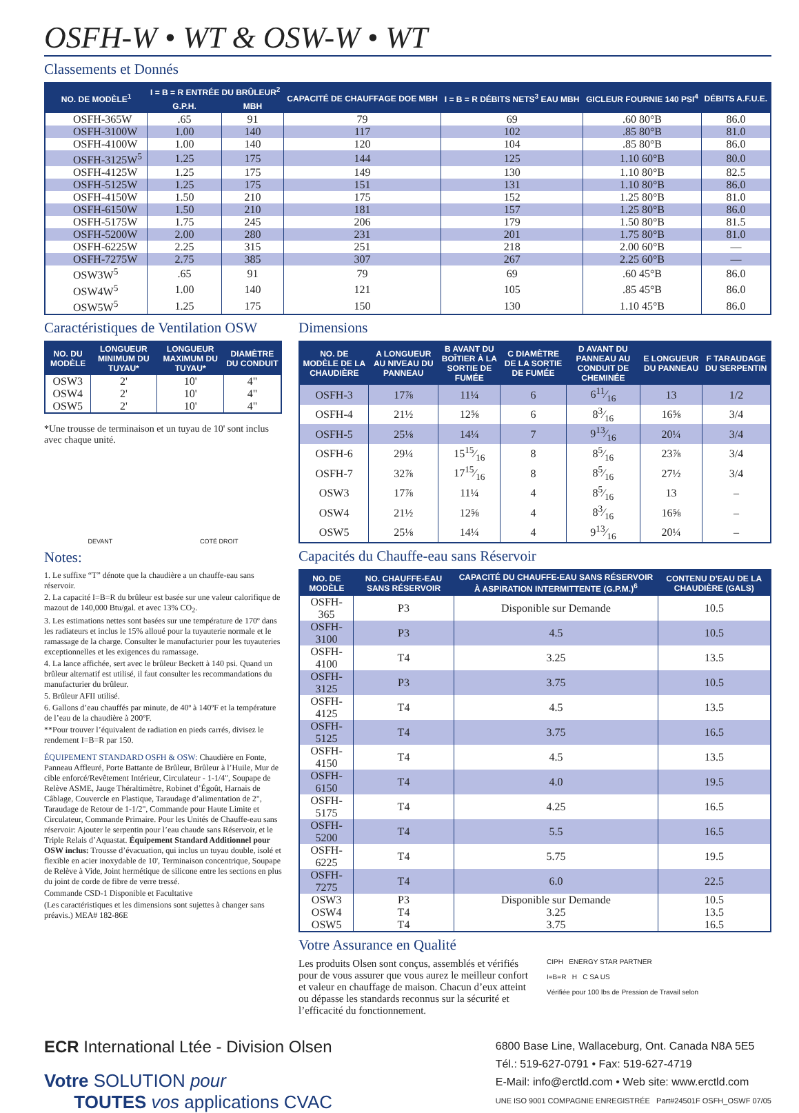OSFH-W • WT & OSW-W • WT
Classements et Donnés
| NO. DE MODÈLE<sup>1</sup> | I = B = R ENTRÉE DU BRÛLEUR<sup>2</sup> | | CAPACITÉ DE CHAUFFAGE DOE MBH | I = B = R DÉBITS NETS<sup>3</sup> EAU MBH | GICLEUR FOURNIE 140 PSI<sup>4</sup> | DÉBITS A.F.U.E. |
| --- | --- | --- | --- | --- | --- | --- |
| | G.P.H. | MBH | | | | |
| OSFH-365W | .65 | 91 | 79 | 69 | .60 80°B | 86.0 |
| OSFH-3100W | 1.00 | 140 | 117 | 102 | .85 80°B | 81.0 |
| OSFH-4100W | 1.00 | 140 | 120 | 104 | .85 80°B | 86.0 |
| OSFH-3125W<sup>5</sup> | 1.25 | 175 | 144 | 125 | 1.10 60°B | 80.0 |
| OSFH-4125W | 1.25 | 175 | 149 | 130 | 1.10 80°B | 82.5 |
| OSFH-5125W | 1.25 | 175 | 151 | 131 | 1.10 80°B | 86.0 |
| OSFH-4150W | 1.50 | 210 | 175 | 152 | 1.25 80°B | 81.0 |
| OSFH-6150W | 1.50 | 210 | 181 | 157 | 1.25 80°B | 86.0 |
| OSFH-5175W | 1.75 | 245 | 206 | 179 | 1.50 80°B | 81.5 |
| OSFH-5200W | 2.00 | 280 | 231 | 201 | 1.75 80°B | 81.0 |
| OSFH-6225W | 2.25 | 315 | 251 | 218 | 2.00 60°B | — |
| OSFH-7275W | 2.75 | 385 | 307 | 267 | 2.25 60°B | — |
| OSW3W<sup>5</sup> | .65 | 91 | 79 | 69 | .60 45°B | 86.0 |
| OSW4W<sup>5</sup> | 1.00 | 140 | 121 | 105 | .85 45°B | 86.0 |
| OSW5W<sup>5</sup> | 1.25 | 175 | 150 | 130 | 1.10 45°B | 86.0 |
Caractéristiques de Ventilation OSW
| NO. DU MODÈLE | LONGUEUR MINIMUM DU TUYAU* | LONGUEUR MAXIMUM DU TUYAU* | DIAMÈTRE DU CONDUIT |
| --- | --- | --- | --- |
| OSW3 | 2' | 10' | 4" |
| OSW4 | 2' | 10' | 4" |
| OSW5 | 2' | 10' | 4" |
*Une trousse de terminaison et un tuyau de 10' sont inclus avec chaque unité.
DEVANT COTÉ DROIT
Notes:
1. Le suffixe “T” dénote que la chaudière a un chauffe-eau sans réservoir.
2. La capacité I=B=R du brûleur est basée sur une valeur calorifique de mazout de 140,000 Btu/gal. et avec 13% CO<sub>2</sub>.
3. Les estimations nettes sont basées sur une température de 170º dans les radiateurs et inclus le 15% alloué pour la tuyauterie normale et le ramassage de la charge. Consulter le manufacturier pour les tuyauteries exceptionnelles et les exigences du ramassage.
4. La lance affichée, sert avec le brûleur Beckett à 140 psi. Quand un brûleur alternatif est utilisé, il faut consulter les recommandations du manufacturier du brûleur.
5. Brûleur AFII utilisé.
6. Gallons d’eau chauffés par minute, de 40º à 140ºF et la température de l’eau de la chaudière à 200ºF.
**Pour trouver l’équivalent de radiation en pieds carrés, divisez le rendement I=B=R par 150.
ÉQUIPEMENT STANDARD OSFH & OSW: Chaudière en Fonte, Panneau Affleuré, Porte Battante de Brûleur, Brûleur à l’Huile, Mur de cible enforcé/Revêtement Intérieur, Circulateur - 1-1/4", Soupape de Relève ASME, Jauge Théraltimètre, Robinet d’Égoût, Harnais de Câblage, Couvercle en Plastique, Taraudage d’alimentation de 2", Taraudage de Retour de 1-1/2", Commande pour Haute Limite et Circulateur, Commande Primaire. Pour les Unités de Chauffe-eau sans réservoir: Ajouter le serpentin pour l’eau chaude sans Réservoir, et le Triple Relais d’Aquastat. Équipement Standard Additionnel pour OSW inclus: Trousse d’évacuation, qui inclus un tuyau double, isolé et flexible en acier inoxydable de 10', Terminaison concentrique, Soupape de Relève à Vide, Joint hermétique de silicone entre les sections en plus du joint de corde de fibre de verre tressé.
Commande CSD-1 Disponible et Facultative
(Les caractéristiques et les dimensions sont sujettes à changer sans préavis.) MEA# 182-86E
Dimensions
| NO. DE MODÈLE DE LA CHAUDIÈRE | A LONGUEUR AU NIVEAU DU PANNEAU | B AVANT DU BOÎTIER À LA SORTIE DE FUMÉE | C DIAMÈTRE DE LA SORTIE DE FUMÉE | D AVANT DU PANNEAU AU CONDUIT DE CHEMINÉE | E LONGUEUR DU PANNEAU | F TARAUDAGE DU SERPENTIN |
| --- | --- | --- | --- | --- | --- | --- |
| OSFH-3 | 17⅞ | 11¼ | 6 | 611⁄16 | 13 | 1/2 |
| OSFH-4 | 21½ | 12⅝ | 6 | 83⁄16 | 16⅝ | 3/4 |
| OSFH-5 | 25⅛ | 14¼ | 7 | 913⁄16 | 20¼ | 3/4 |
| OSFH-6 | 29¼ | 1515⁄16 | 8 | 85⁄16 | 23⅞ | 3/4 |
| OSFH-7 | 32⅞ | 1715⁄16 | 8 | 85⁄16 | 27½ | 3/4 |
| OSW3 | 17⅞ | 11¼ | 4 | 85⁄16 | 13 | – |
| OSW4 | 21½ | 12⅝ | 4 | 83⁄16 | 16⅝ | – |
| OSW5 | 25⅛ | 14¼ | 4 | 913⁄16 | 20¼ | – |
Capacités du Chauffe-eau sans Réservoir
| NO. DE MODÈLE | NO. CHAUFFE-EAU SANS RÉSERVOIR | CAPACITÉ DU CHAUFFE-EAU SANS RÉSERVOIR À ASPIRATION INTERMITTENTE (G.P.M.)<sup>6</sup> | CONTENU D'EAU DE LA CHAUDIÈRE (GALS) |
| --- | --- | --- | --- |
| OSFH-365 | P3 | Disponible sur Demande | 10.5 |
| OSFH-3100 | P3 | 4.5 | 10.5 |
| OSFH-4100 | T4 | 3.25 | 13.5 |
| OSFH-3125 | P3 | 3.75 | 10.5 |
| OSFH-4125 | T4 | 4.5 | 13.5 |
| OSFH-5125 | T4 | 3.75 | 16.5 |
| OSFH-4150 | T4 | 4.5 | 13.5 |
| OSFH-6150 | T4 | 4.0 | 19.5 |
| OSFH-5175 | T4 | 4.25 | 16.5 |
| OSFH-5200 | T4 | 5.5 | 16.5 |
| OSFH-6225 | T4 | 5.75 | 19.5 |
| OSFH-7275 | T4 | 6.0 | 22.5 |
| OSW3 | P3 | Disponible sur Demande | 10.5 |
| OSW4 | T4 | 3.25 | 13.5 |
| OSW5 | T4 | 3.75 | 16.5 |
Votre Assurance en Qualité
Les produits Olsen sont conçus, assemblés et vérifiés pour de vous assurer que vous aurez le meilleur confort et valeur en chauffage de maison. Chacun d’eux atteint ou dépasse les standards reconnus sur la sécurité et l’efficacité du fonctionnement.
CIPH ENERGY STAR PARTNER
I=B=R H C SA US
Vérifiée pour 100 lbs de Pression de Travail selon
ECR International Ltée - Division Olsen
Votre SOLUTION pour
TOUTES vos applications CVAC
6800 Base Line, Wallaceburg, Ont. Canada N8A 5E5
Tél.: 519-627-0791 • Fax: 519-627-4719
E-Mail: info@erctld.com • Web site: www.erctld.com
UNE ISO 9001 COMPAGNIE ENREGISTRÉE Part#24501F OSFH_OSWF 07/05